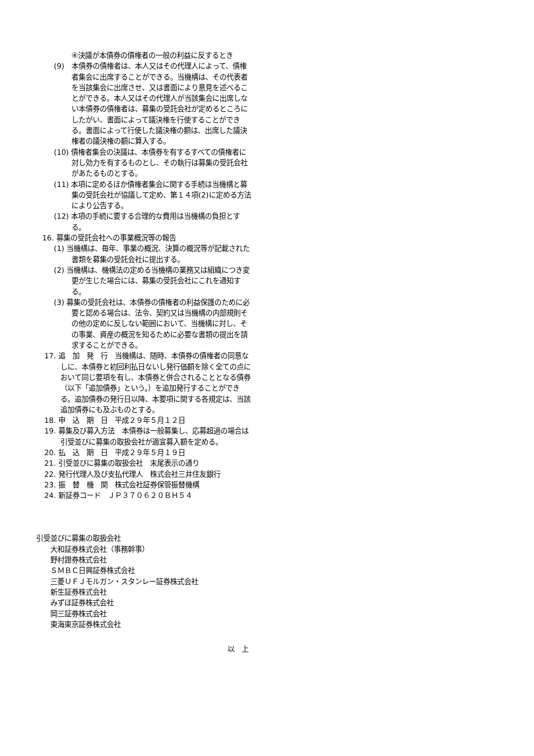④決議が本債券の債権者の一般の利益に反するとき
(9)　本債券の債権者は、本人又はその代理人によって、債権者集会に出席することができる。当機構は、その代表者を当該集会に出席させ、又は書面により意見を述べることができる。本人又はその代理人が当該集会に出席しない本債券の債権者は、募集の受託会社が定めるところにしたがい、書面によって議決権を行使することができる。書面によって行使した議決権の額は、出席した議決権者の議決権の額に算入する。
(10) 債権者集会の決議は、本債券を有するすべての債権者に対し効力を有するものとし、その執行は募集の受託会社があたるものとする。
(11) 本項に定めるほか債権者集会に関する手続は当機構と募集の受託会社が協議して定め、第１４項(2)に定める方法により公告する。
(12) 本項の手続に要する合理的な費用は当機構の負担とする。
16. 募集の受託会社への事業概況等の報告
(1) 当機構は、毎年、事業の概況、決算の概況等が記載された書類を募集の受託会社に提出する。
(2) 当機構は、機構法の定める当機構の業務又は組織につき変更が生じた場合には、募集の受託会社にこれを通知する。
(3) 募集の受託会社は、本債券の債権者の利益保護のために必要と認める場合は、法令、契約又は当機構の内部規則その他の定めに反しない範囲において、当機構に対し、その事業、資産の概況を知るために必要な書類の提出を請求することができる。
17. 追　加　発　行　当機構は、随時、本債券の債権者の同意なしに、本債券と初回利払日ないし発行価額を除く全ての点において同じ要項を有し、本債券と併合されることとなる債券（以下「追加債券」という。）を追加発行することができる。追加債券の発行日以降、本要項に関する各規定は、当該追加債券にも及ぶものとする。
18. 申　込　期　日　平成２９年５月１２日
19. 募集及び募入方法　本債券は一般募集し、応募超過の場合は引受並びに募集の取扱会社が適宜募入額を定める。
20. 払　込　期　日　平成２９年５月１９日
21. 引受並びに募集の取扱会社　末尾表示の通り
22. 発行代理人及び支払代理人　株式会社三井住友銀行
23. 振　替　機　関　株式会社証券保管振替機構
24. 新証券コード　ＪＰ３７０６２０ＢＨ５４
引受並びに募集の取扱会社
大和証券株式会社（事務幹事）
野村證券株式会社
ＳＭＢＣ日興証券株式会社
三菱ＵＦＪモルガン・スタンレー証券株式会社
新生証券株式会社
みずほ証券株式会社
岡三証券株式会社
東海東京証券株式会社
以　上